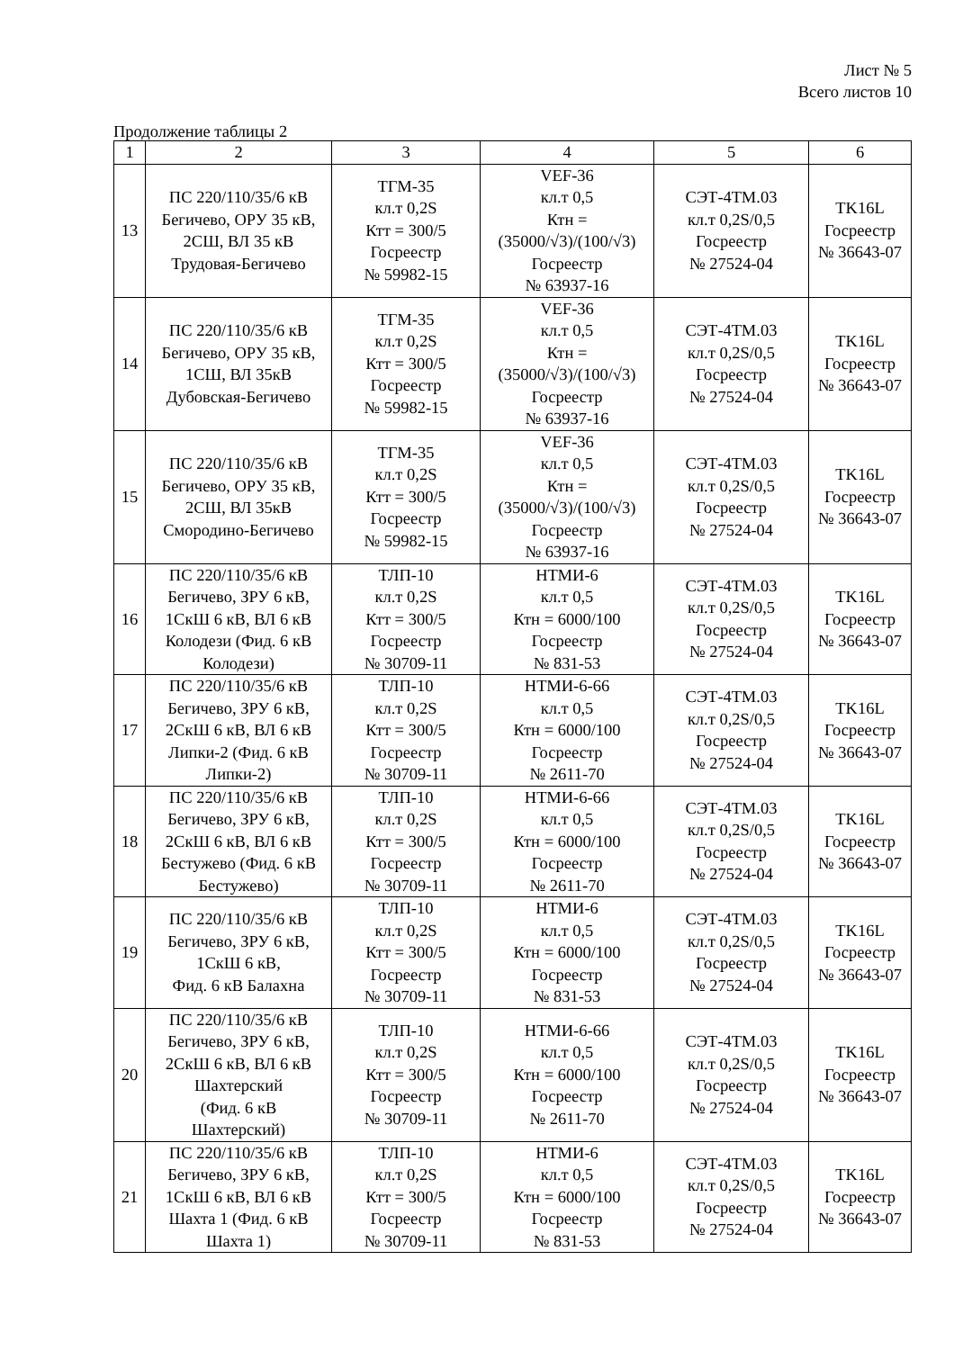Лист № 5
Всего листов 10
Продолжение таблицы 2
| 1 | 2 | 3 | 4 | 5 | 6 |
| 13 | ПС 220/110/35/6 кВ Бегичево, ОРУ 35 кВ, 2СШ, ВЛ 35 кВ Трудовая-Бегичево | ТГМ-35 кл.т 0,2S Ктт = 300/5 Госреестр № 59982-15 | VEF-36 кл.т 0,5 Ктн = (35000/√3)/(100/√3) Госреестр № 63937-16 | СЭТ-4ТМ.03 кл.т 0,2S/0,5 Госреестр № 27524-04 | TK16L Госреестр № 36643-07 |
| 14 | ПС 220/110/35/6 кВ Бегичево, ОРУ 35 кВ, 1СШ, ВЛ 35кВ Дубовская-Бегичево | ТГМ-35 кл.т 0,2S Ктт = 300/5 Госреестр № 59982-15 | VEF-36 кл.т 0,5 Ктн = (35000/√3)/(100/√3) Госреестр № 63937-16 | СЭТ-4ТМ.03 кл.т 0,2S/0,5 Госреестр № 27524-04 | TK16L Госреестр № 36643-07 |
| 15 | ПС 220/110/35/6 кВ Бегичево, ОРУ 35 кВ, 2СШ, ВЛ 35кВ Смородино-Бегичево | ТГМ-35 кл.т 0,2S Ктт = 300/5 Госреестр № 59982-15 | VEF-36 кл.т 0,5 Ктн = (35000/√3)/(100/√3) Госреестр № 63937-16 | СЭТ-4ТМ.03 кл.т 0,2S/0,5 Госреестр № 27524-04 | TK16L Госреестр № 36643-07 |
| 16 | ПС 220/110/35/6 кВ Бегичево, ЗРУ 6 кВ, 1СкШ 6 кВ, ВЛ 6 кВ Колодези (Фид. 6 кВ Колодези) | ТЛП-10 кл.т 0,2S Ктт = 300/5 Госреестр № 30709-11 | НТМИ-6 кл.т 0,5 Ктн = 6000/100 Госреестр № 831-53 | СЭТ-4ТМ.03 кл.т 0,2S/0,5 Госреестр № 27524-04 | TK16L Госреестр № 36643-07 |
| 17 | ПС 220/110/35/6 кВ Бегичево, ЗРУ 6 кВ, 2СкШ 6 кВ, ВЛ 6 кВ Липки-2 (Фид. 6 кВ Липки-2) | ТЛП-10 кл.т 0,2S Ктт = 300/5 Госреестр № 30709-11 | НТМИ-6-66 кл.т 0,5 Ктн = 6000/100 Госреестр № 2611-70 | СЭТ-4ТМ.03 кл.т 0,2S/0,5 Госреестр № 27524-04 | TK16L Госреестр № 36643-07 |
| 18 | ПС 220/110/35/6 кВ Бегичево, ЗРУ 6 кВ, 2СкШ 6 кВ, ВЛ 6 кВ Бестужево (Фид. 6 кВ Бестужево) | ТЛП-10 кл.т 0,2S Ктт = 300/5 Госреестр № 30709-11 | НТМИ-6-66 кл.т 0,5 Ктн = 6000/100 Госреестр № 2611-70 | СЭТ-4ТМ.03 кл.т 0,2S/0,5 Госреестр № 27524-04 | TK16L Госреестр № 36643-07 |
| 19 | ПС 220/110/35/6 кВ Бегичево, ЗРУ 6 кВ, 1СкШ 6 кВ, Фид. 6 кВ Балахна | ТЛП-10 кл.т 0,2S Ктт = 300/5 Госреестр № 30709-11 | НТМИ-6 кл.т 0,5 Ктн = 6000/100 Госреестр № 831-53 | СЭТ-4ТМ.03 кл.т 0,2S/0,5 Госреестр № 27524-04 | TK16L Госреестр № 36643-07 |
| 20 | ПС 220/110/35/6 кВ Бегичево, ЗРУ 6 кВ, 2СкШ 6 кВ, ВЛ 6 кВ Шахтерский (Фид. 6 кВ Шахтерский) | ТЛП-10 кл.т 0,2S Ктт = 300/5 Госреестр № 30709-11 | НТМИ-6-66 кл.т 0,5 Ктн = 6000/100 Госреестр № 2611-70 | СЭТ-4ТМ.03 кл.т 0,2S/0,5 Госреестр № 27524-04 | TK16L Госреестр № 36643-07 |
| 21 | ПС 220/110/35/6 кВ Бегичево, ЗРУ 6 кВ, 1СкШ 6 кВ, ВЛ 6 кВ Шахта 1 (Фид. 6 кВ Шахта 1) | ТЛП-10 кл.т 0,2S Ктт = 300/5 Госреестр № 30709-11 | НТМИ-6 кл.т 0,5 Ктн = 6000/100 Госреестр № 831-53 | СЭТ-4ТМ.03 кл.т 0,2S/0,5 Госреестр № 27524-04 | TK16L Госреестр № 36643-07 |